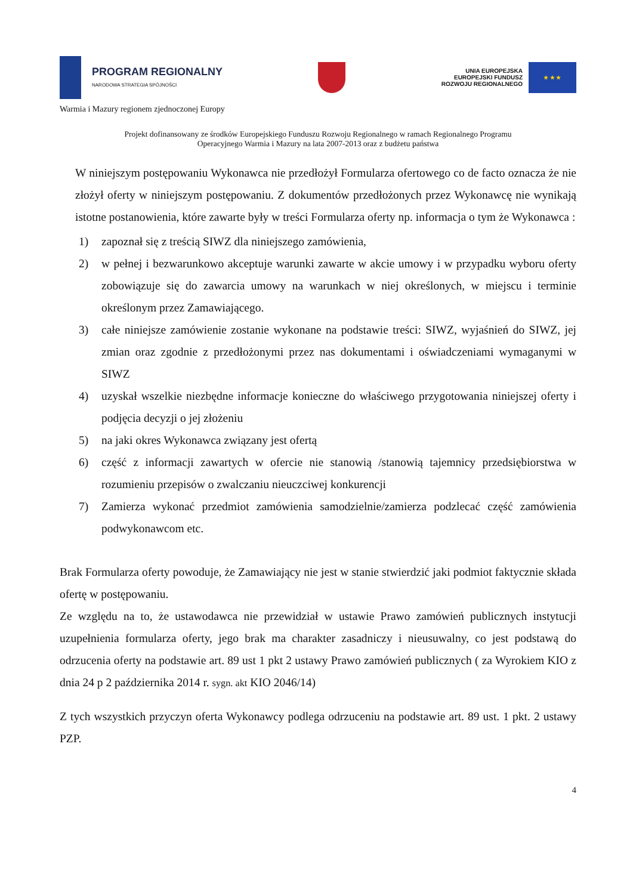PROGRAM REGIONALNY
NARODOWA STRATEGIA SPÓJNOŚCI
UNIA EUROPEJSKA
EUROPEJSKI FUNDUSZ
ROZWOJU REGIONALNEGO
★ ★ ★
Warmia i Mazury regionem zjednoczonej Europy
Projekt dofinansowany ze środków Europejskiego Funduszu Rozwoju Regionalnego w ramach Regionalnego Programu
Operacyjnego Warmia i Mazury na lata 2007-2013 oraz z budżetu państwa
W niniejszym postępowaniu Wykonawca nie przedłożył Formularza ofertowego co de facto oznacza że nie złożył oferty w niniejszym postępowaniu. Z dokumentów przedłożonych przez Wykonawcę nie wynikają istotne postanowienia, które zawarte były w treści Formularza oferty np. informacja o tym że Wykonawca :
1) zapoznał się z treścią SIWZ dla niniejszego zamówienia,
2) w pełnej i bezwarunkowo akceptuje warunki zawarte w akcie umowy i w przypadku wyboru oferty zobowiązuje się do zawarcia umowy na warunkach w niej określonych, w miejscu i terminie określonym przez Zamawiającego.
3) całe niniejsze zamówienie zostanie wykonane na podstawie treści: SIWZ, wyjaśnień do SIWZ, jej zmian oraz zgodnie z przedłożonymi przez nas dokumentami i oświadczeniami wymaganymi w SIWZ
4) uzyskał wszelkie niezbędne informacje konieczne do właściwego przygotowania niniejszej oferty i podjęcia decyzji o jej złożeniu
5) na jaki okres Wykonawca związany jest ofertą
6) część z informacji zawartych w ofercie nie stanowią /stanowią tajemnicy przedsiębiorstwa w rozumieniu przepisów o zwalczaniu nieuczciwej konkurencji
7) Zamierza wykonać przedmiot zamówienia samodzielnie/zamierza podzlecać część zamówienia podwykonawcom etc.
Brak Formularza oferty powoduje, że Zamawiający nie jest w stanie stwierdzić jaki podmiot faktycznie składa ofertę w postępowaniu.
Ze względu na to, że ustawodawca nie przewidział w ustawie Prawo zamówień publicznych instytucji uzupełnienia formularza oferty, jego brak ma charakter zasadniczy i nieusuwalny, co jest podstawą do odrzucenia oferty na podstawie art. 89 ust 1 pkt 2 ustawy Prawo zamówień publicznych ( za Wyrokiem KIO z dnia 24 p 2 października 2014 r. sygn. akt KIO 2046/14)
Z tych wszystkich przyczyn oferta Wykonawcy podlega odrzuceniu na podstawie art. 89 ust. 1 pkt. 2 ustawy PZP.
4